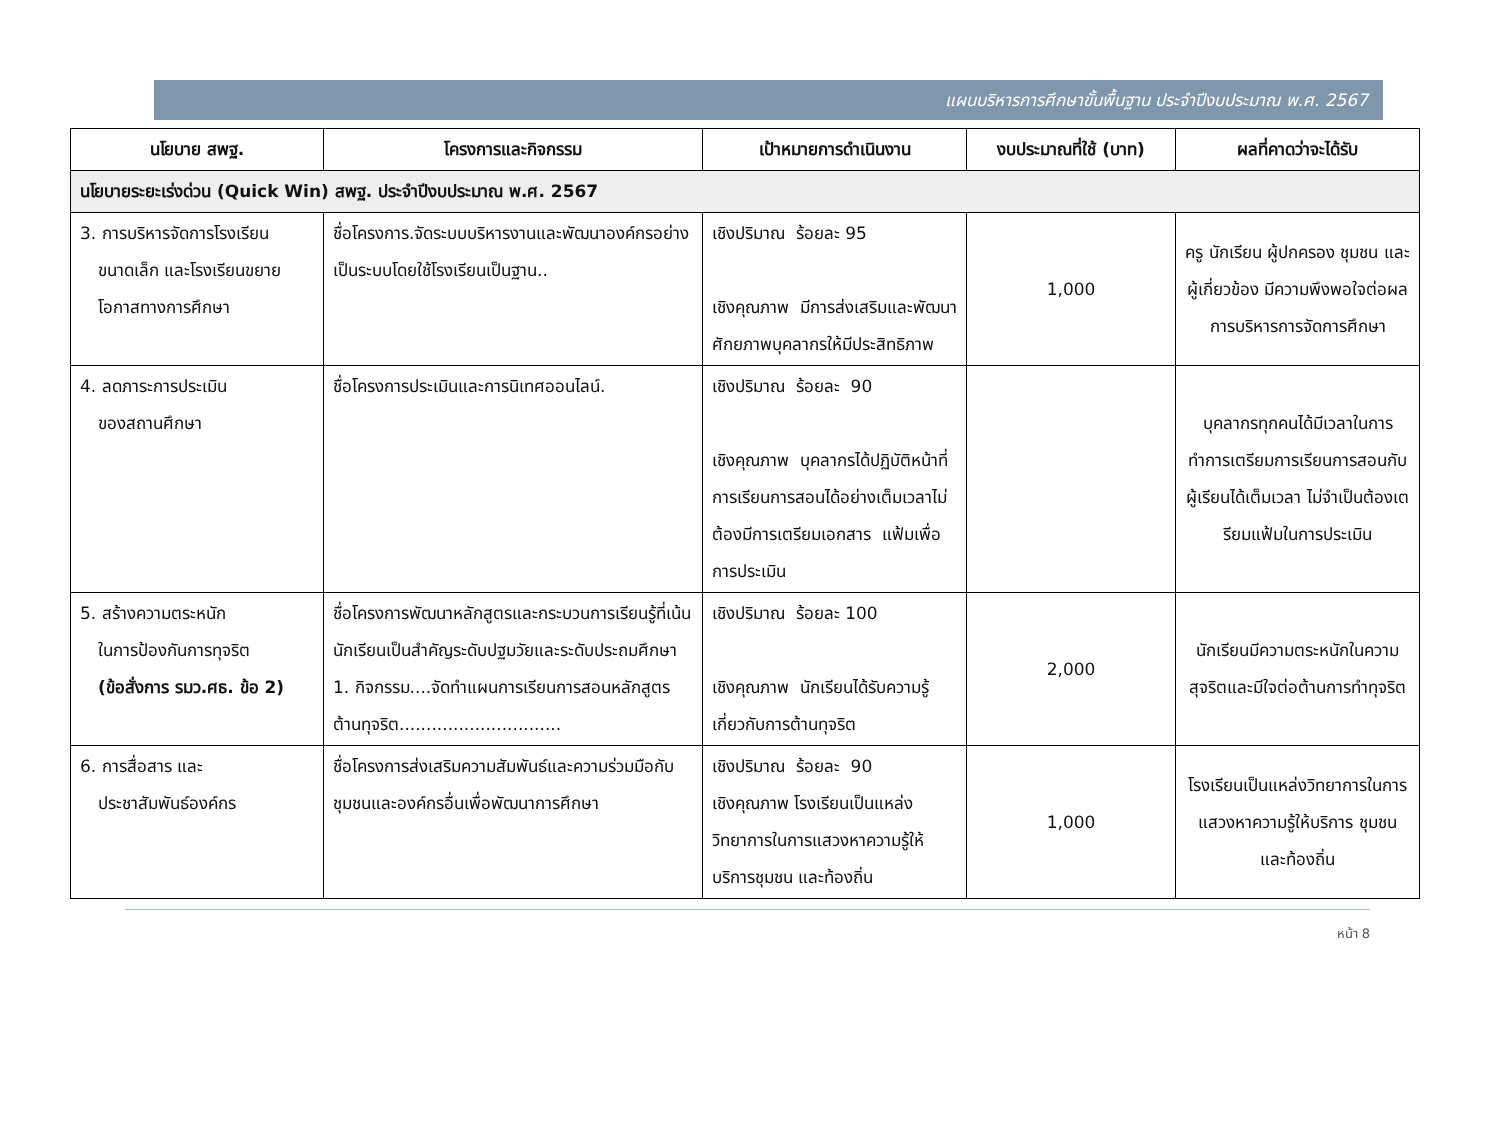แผนบริหารการศึกษาขั้นพื้นฐาน ประจำปีงบประมาณ พ.ศ. 2567
| นโยบาย สพฐ. | โครงการและกิจกรรม | เป้าหมายการดำเนินงาน | งบประมาณที่ใช้ (บาท) | ผลที่คาดว่าจะได้รับ |
| --- | --- | --- | --- | --- |
| นโยบายระยะเร่งด่วน (Quick Win) สพฐ. ประจำปีงบประมาณ พ.ศ. 2567 | | | | |
| 3. การบริหารจัดการโรงเรียน ขนาดเล็ก และโรงเรียนขยายโอกาสทางการศึกษา | ชื่อโครงการ.จัดระบบบริหารงานและพัฒนาองค์กรอย่างเป็นระบบโดยใช้โรงเรียนเป็นฐาน.. | เชิงปริมาณ ร้อยละ 95 เชิงคุณภาพ มีการส่งเสริมและพัฒนาศักยภาพบุคลากรให้มีประสิทธิภาพ | 1,000 | ครู นักเรียน ผู้ปกครอง ชุมชน และผู้เกี่ยวข้อง มีความพึงพอใจต่อผลการบริหารการจัดการศึกษา |
| 4. ลดภาระการประเมิน ของสถานศึกษา | ชื่อโครงการประเมินและการนิเทศออนไลน์. | เชิงปริมาณ ร้อยละ 90 เชิงคุณภาพ บุคลากรได้ปฏิบัติหน้าที่การเรียนการสอนได้อย่างเต็มเวลาไม่ต้องมีการเตรียมเอกสาร แฟ้มเพื่อการประเมิน | | บุคลากรทุกคนได้มีเวลาในการทำการเตรียมการเรียนการสอนกับผู้เรียนได้เต็มเวลา ไม่จำเป็นต้องเตรียมแฟ้มในการประเมิน |
| 5. สร้างความตระหนัก ในการป้องกันการทุจริต (ข้อสั่งการ รมว.ศธ. ข้อ 2) | ชื่อโครงการพัฒนาหลักสูตรและกระบวนการเรียนรู้ที่เน้นนักเรียนเป็นสำคัญระดับปฐมวัยและระดับประถมศึกษา 1. กิจกรรม....จัดทำแผนการเรียนการสอนหลักสูตรต้านทุจริต.............................. | เชิงปริมาณ ร้อยละ 100 เชิงคุณภาพ นักเรียนได้รับความรู้เกี่ยวกับการต้านทุจริต | 2,000 | นักเรียนมีความตระหนักในความสุจริตและมีใจต่อต้านการทำทุจริต |
| 6. การสื่อสาร และ ประชาสัมพันธ์องค์กร | ชื่อโครงการส่งเสริมความสัมพันธ์และความร่วมมือกับชุมชนและองค์กรอื่นเพื่อพัฒนาการศึกษา | เชิงปริมาณ ร้อยละ 90 เชิงคุณภาพ โรงเรียนเป็นแหล่งวิทยาการในการแสวงหาความรู้ให้บริการชุมชน และท้องถิ่น | 1,000 | โรงเรียนเป็นแหล่งวิทยาการในการแสวงหาความรู้ให้บริการ ชุมชน และท้องถิ่น |
หน้า 8